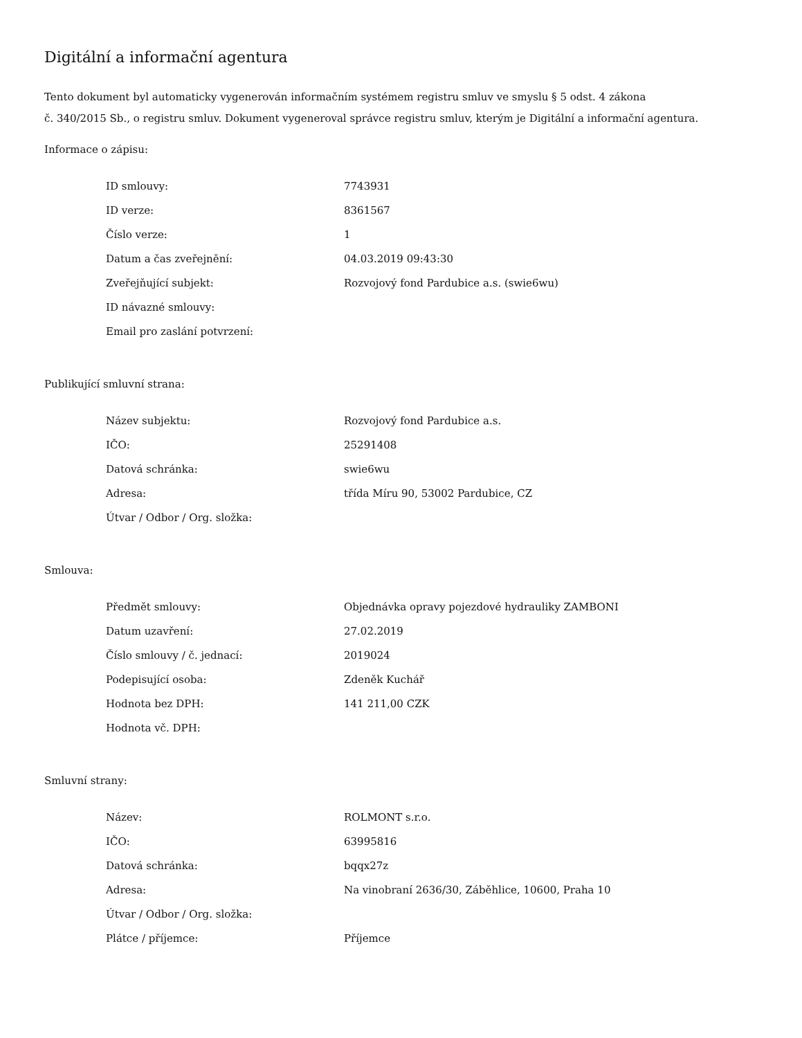Digitální a informační agentura
Tento dokument byl automaticky vygenerován informačním systémem registru smluv ve smyslu § 5 odst. 4 zákona
č. 340/2015 Sb., o registru smluv. Dokument vygeneroval správce registru smluv, kterým je Digitální a informační agentura.
Informace o zápisu:
| ID smlouvy: | 7743931 |
| ID verze: | 8361567 |
| Číslo verze: | 1 |
| Datum a čas zveřejnění: | 04.03.2019 09:43:30 |
| Zveřejňující subjekt: | Rozvojový fond Pardubice a.s. (swie6wu) |
| ID návazné smlouvy: | |
| Email pro zaslání potvrzení: | |
Publikující smluvní strana:
| Název subjektu: | Rozvojový fond Pardubice a.s. |
| IČO: | 25291408 |
| Datová schránka: | swie6wu |
| Adresa: | třída Míru 90, 53002 Pardubice, CZ |
| Útvar / Odbor / Org. složka: | |
Smlouva:
| Předmět smlouvy: | Objednávka opravy pojezdové hydrauliky ZAMBONI |
| Datum uzavření: | 27.02.2019 |
| Číslo smlouvy / č. jednací: | 2019024 |
| Podepisující osoba: | Zdeněk Kuchář |
| Hodnota bez DPH: | 141 211,00 CZK |
| Hodnota vč. DPH: | |
Smluvní strany:
| Název: | ROLMONT s.r.o. |
| IČO: | 63995816 |
| Datová schránka: | bqqx27z |
| Adresa: | Na vinobraní 2636/30, Záběhlice, 10600, Praha 10 |
| Útvar / Odbor / Org. složka: | |
| Plátce / příjemce: | Příjemce |